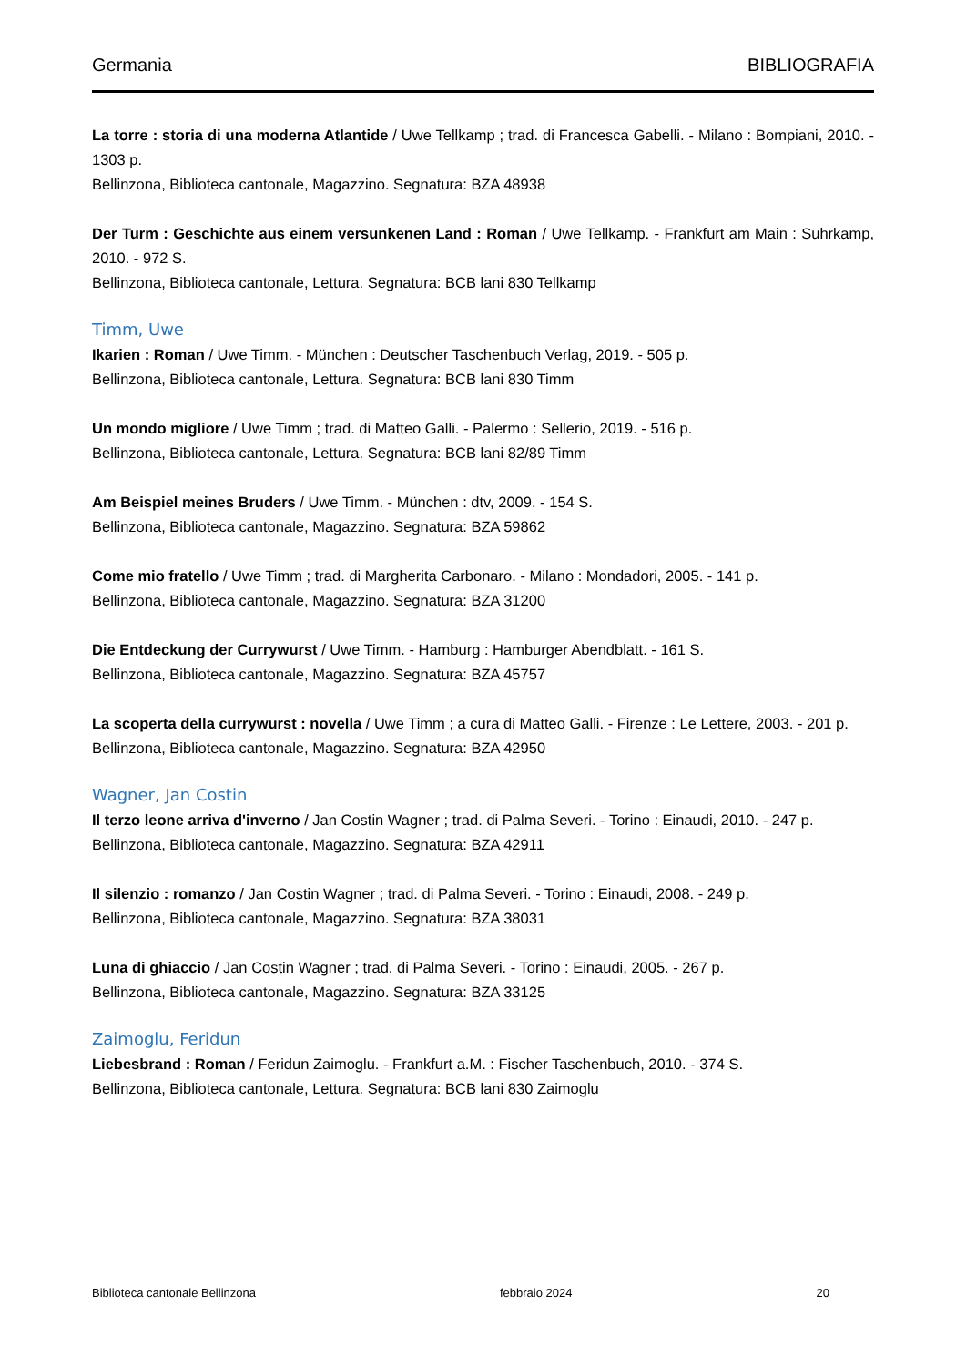Germania BIBLIOGRAFIA
La torre : storia di una moderna Atlantide / Uwe Tellkamp ; trad. di Francesca Gabelli. - Milano : Bompiani, 2010. - 1303 p.
Bellinzona, Biblioteca cantonale, Magazzino. Segnatura: BZA 48938
Der Turm : Geschichte aus einem versunkenen Land : Roman / Uwe Tellkamp. - Frankfurt am Main : Suhrkamp, 2010. - 972 S.
Bellinzona, Biblioteca cantonale, Lettura. Segnatura: BCB lani 830 Tellkamp
Timm, Uwe
Ikarien : Roman / Uwe Timm. - München : Deutscher Taschenbuch Verlag, 2019. - 505 p.
Bellinzona, Biblioteca cantonale, Lettura. Segnatura: BCB lani 830 Timm
Un mondo migliore / Uwe Timm ; trad. di Matteo Galli. - Palermo : Sellerio, 2019. - 516 p.
Bellinzona, Biblioteca cantonale, Lettura. Segnatura: BCB lani 82/89 Timm
Am Beispiel meines Bruders / Uwe Timm. - München : dtv, 2009. - 154 S.
Bellinzona, Biblioteca cantonale, Magazzino. Segnatura: BZA 59862
Come mio fratello / Uwe Timm ; trad. di Margherita Carbonaro. - Milano : Mondadori, 2005. - 141 p.
Bellinzona, Biblioteca cantonale, Magazzino. Segnatura: BZA 31200
Die Entdeckung der Currywurst / Uwe Timm. - Hamburg : Hamburger Abendblatt. - 161 S.
Bellinzona, Biblioteca cantonale, Magazzino. Segnatura: BZA 45757
La scoperta della currywurst : novella / Uwe Timm ; a cura di Matteo Galli. - Firenze : Le Lettere, 2003. - 201 p.
Bellinzona, Biblioteca cantonale, Magazzino. Segnatura: BZA 42950
Wagner, Jan Costin
Il terzo leone arriva d'inverno / Jan Costin Wagner ; trad. di Palma Severi. - Torino : Einaudi, 2010. - 247 p.
Bellinzona, Biblioteca cantonale, Magazzino. Segnatura: BZA 42911
Il silenzio : romanzo / Jan Costin Wagner ; trad. di Palma Severi. - Torino : Einaudi, 2008. - 249 p.
Bellinzona, Biblioteca cantonale, Magazzino. Segnatura: BZA 38031
Luna di ghiaccio / Jan Costin Wagner ; trad. di Palma Severi. - Torino : Einaudi, 2005. - 267 p.
Bellinzona, Biblioteca cantonale, Magazzino. Segnatura: BZA 33125
Zaimoglu, Feridun
Liebesbrand : Roman / Feridun Zaimoglu. - Frankfurt a.M. : Fischer Taschenbuch, 2010. - 374 S.
Bellinzona, Biblioteca cantonale, Lettura. Segnatura: BCB lani 830 Zaimoglu
Biblioteca cantonale Bellinzona febbraio 2024 20